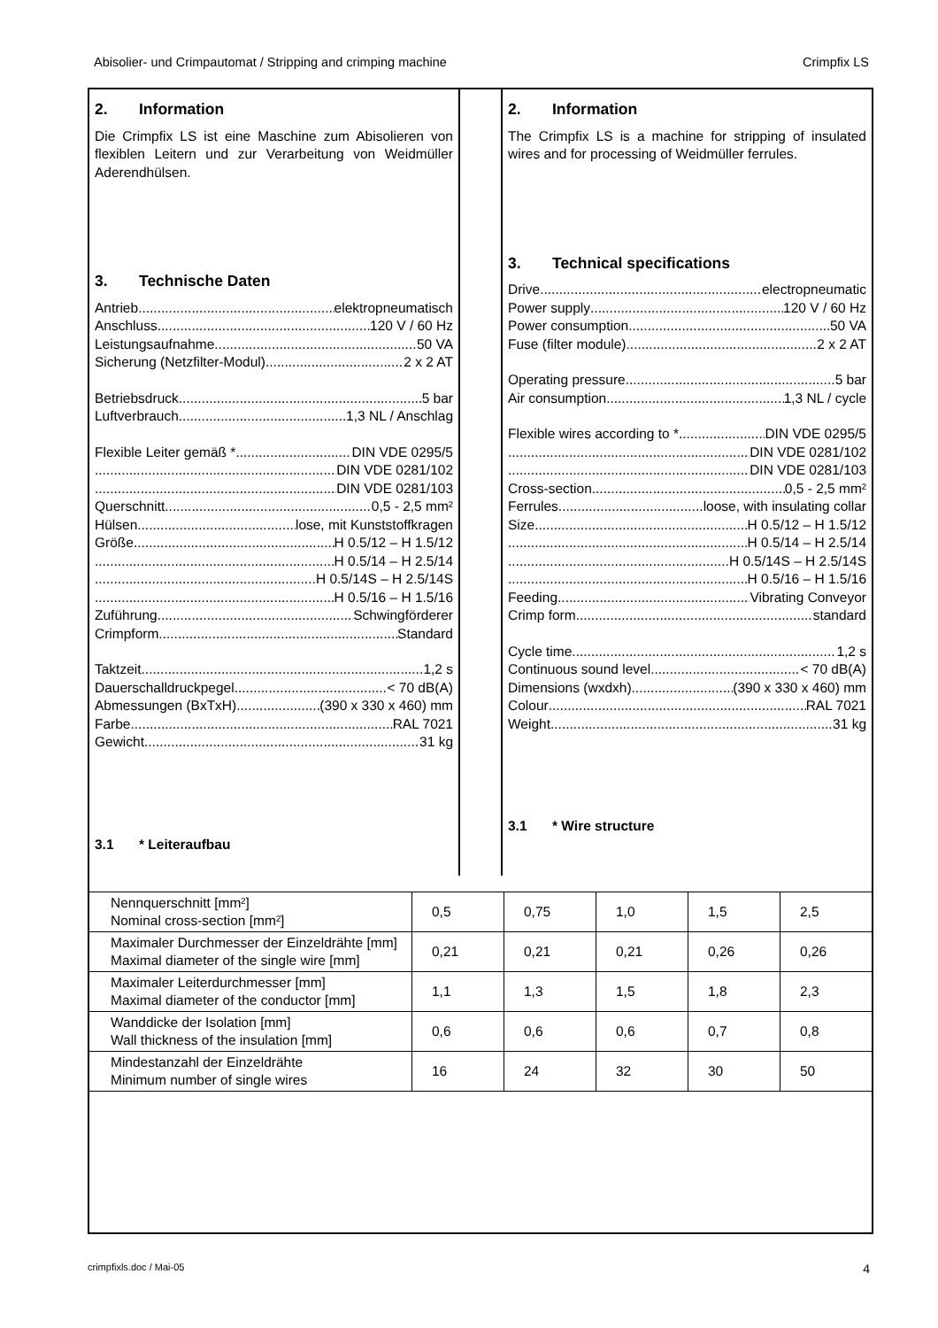Abisolier- und Crimpautomat / Stripping and crimping machine Crimpfix LS
2. Information
Die Crimpfix LS ist eine Maschine zum Abisolieren von flexiblen Leitern und zur Verarbeitung von Weidmüller Aderendhülsen.
3. Technische Daten
Antrieb elektropneumatisch
Anschluss 120 V / 60 Hz
Leistungsaufnahme 50 VA
Sicherung (Netzfilter-Modul) 2 x 2 AT
Betriebsdruck 5 bar
Luftverbrauch 1,3 NL / Anschlag
Flexible Leiter gemäß * DIN VDE 0295/5
DIN VDE 0281/102
DIN VDE 0281/103
Querschnitt 0,5 - 2,5 mm²
Hülsen lose, mit Kunststoffkragen
Größe H 0.5/12 – H 1.5/12
H 0.5/14 – H 2.5/14
H 0.5/14S – H 2.5/14S
H 0.5/16 – H 1.5/16
Zuführung Schwingförderer
Crimpform Standard
Taktzeit 1,2 s
Dauerschalldruckpegel < 70 dB(A)
Abmessungen (BxTxH) (390 x 330 x 460) mm
Farbe RAL 7021
Gewicht 31 kg
3.1 * Leiteraufbau
2. Information
The Crimpfix LS is a machine for stripping of insulated wires and for processing of Weidmüller ferrules.
3. Technical specifications
Drive electropneumatic
Power supply 120 V / 60 Hz
Power consumption 50 VA
Fuse (filter module) 2 x 2 AT
Operating pressure 5 bar
Air consumption 1,3 NL / cycle
Flexible wires according to * DIN VDE 0295/5
DIN VDE 0281/102
DIN VDE 0281/103
Cross-section 0,5 - 2,5 mm²
Ferrules loose, with insulating collar
Size H 0.5/12 – H 1.5/12
H 0.5/14 – H 2.5/14
H 0.5/14S – H 2.5/14S
H 0.5/16 – H 1.5/16
Feeding Vibrating Conveyor
Crimp form standard
Cycle time 1,2 s
Continuous sound level < 70 dB(A)
Dimensions (wxdxh) (390 x 330 x 460) mm
Colour RAL 7021
Weight 31 kg
3.1 * Wire structure
| Nennquerschnitt [mm²] Nominal cross-section [mm²] | 0,5 | 0,75 | 1,0 | 1,5 | 2,5 |
| Maximaler Durchmesser der Einzeldrähte [mm] Maximal diameter of the single wire [mm] | 0,21 | 0,21 | 0,21 | 0,26 | 0,26 |
| Maximaler Leiterdurchmesser [mm] Maximal diameter of the conductor [mm] | 1,1 | 1,3 | 1,5 | 1,8 | 2,3 |
| Wanddicke der Isolation [mm] Wall thickness of the insulation [mm] | 0,6 | 0,6 | 0,6 | 0,7 | 0,8 |
| Mindestanzahl der Einzeldrähte Minimum number of single wires | 16 | 24 | 32 | 30 | 50 |
crimpfixls.doc / Mai-05 4